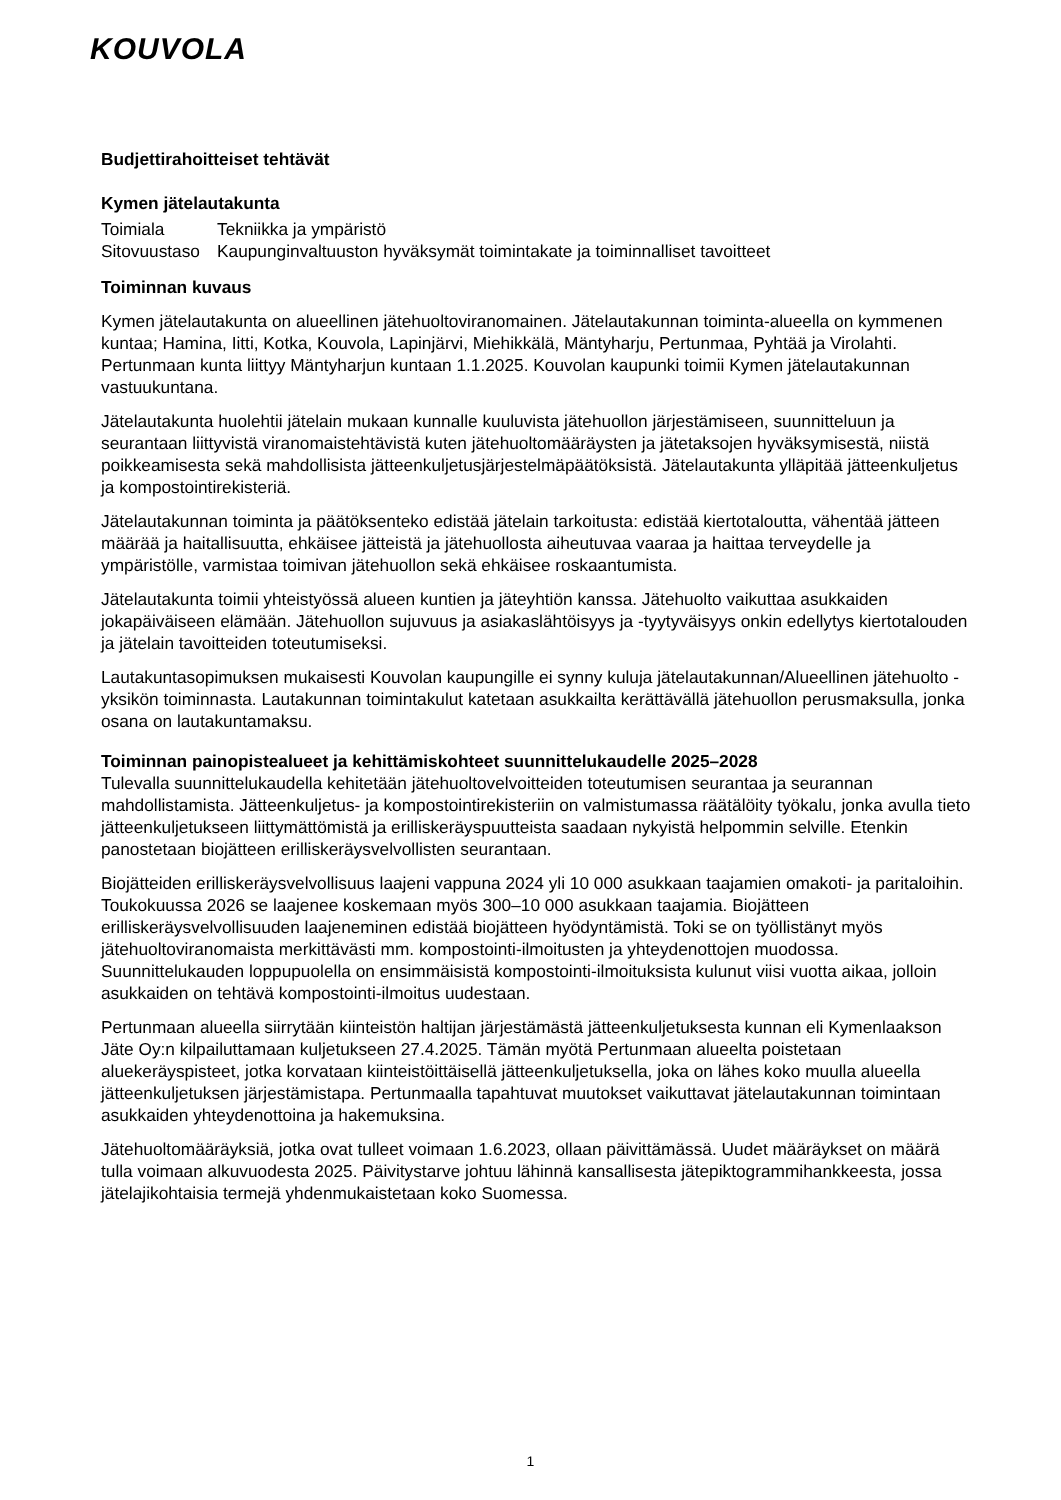KOUVOLA
Budjettirahoitteiset tehtävät
Kymen jätelautakunta
Toimiala Tekniikka ja ympäristö
Sitovuustaso Kaupunginvaltuuston hyväksymät toimintakate ja toiminnalliset tavoitteet
Toiminnan kuvaus
Kymen jätelautakunta on alueellinen jätehuoltoviranomainen. Jätelautakunnan toiminta-alueella on kymmenen kuntaa; Hamina, Iitti, Kotka, Kouvola, Lapinjärvi, Miehikkälä, Mäntyharju, Pertunmaa, Pyhtää ja Virolahti. Pertunmaan kunta liittyy Mäntyharjun kuntaan 1.1.2025. Kouvolan kaupunki toimii Kymen jätelautakunnan vastuukuntana.
Jätelautakunta huolehtii jätelain mukaan kunnalle kuuluvista jätehuollon järjestämiseen, suunnitteluun ja seurantaan liittyvistä viranomaistehtävistä kuten jätehuoltomääräysten ja jätetaksojen hyväksymisestä, niistä poikkeamisesta sekä mahdollisista jätteenkuljetusjärjestelmäpäätöksistä. Jätelautakunta ylläpitää jätteenkuljetus ja kompostointirekisteriä.
Jätelautakunnan toiminta ja päätöksenteko edistää jätelain tarkoitusta: edistää kiertotaloutta, vähentää jätteen määrää ja haitallisuutta, ehkäisee jätteistä ja jätehuollosta aiheutuvaa vaaraa ja haittaa terveydelle ja ympäristölle, varmistaa toimivan jätehuollon sekä ehkäisee roskaantumista.
Jätelautakunta toimii yhteistyössä alueen kuntien ja jäteyhtiön kanssa. Jätehuolto vaikuttaa asukkaiden jokapäiväiseen elämään. Jätehuollon sujuvuus ja asiakaslähtöisyys ja -tyytyväisyys onkin edellytys kiertotalouden ja jätelain tavoitteiden toteutumiseksi.
Lautakuntasopimuksen mukaisesti Kouvolan kaupungille ei synny kuluja jätelautakunnan/Alueellinen jätehuolto -yksikön toiminnasta. Lautakunnan toimintakulut katetaan asukkailta kerättävällä jätehuollon perusmaksulla, jonka osana on lautakuntamaksu.
Toiminnan painopistealueet ja kehittämiskohteet suunnittelukaudelle 2025–2028
Tulevalla suunnittelukaudella kehitetään jätehuoltovelvoitteiden toteutumisen seurantaa ja seurannan mahdollistamista. Jätteenkuljetus- ja kompostointirekisteriin on valmistumassa räätälöity työkalu, jonka avulla tieto jätteenkuljetukseen liittymättömistä ja erilliskeräyspuutteista saadaan nykyistä helpommin selville. Etenkin panostetaan biojätteen erilliskeräysvelvollisten seurantaan.
Biojätteiden erilliskeräysvelvollisuus laajeni vappuna 2024 yli 10 000 asukkaan taajamien omakoti- ja paritaloihin. Toukokuussa 2026 se laajenee koskemaan myös 300–10 000 asukkaan taajamia. Biojätteen erilliskeräysvelvollisuuden laajeneminen edistää biojätteen hyödyntämistä. Toki se on työllistänyt myös jätehuoltoviranomaista merkittävästi mm. kompostointi-ilmoitusten ja yhteydenottojen muodossa. Suunnittelukauden loppupuolella on ensimmäisistä kompostointi-ilmoituksista kulunut viisi vuotta aikaa, jolloin asukkaiden on tehtävä kompostointi-ilmoitus uudestaan.
Pertunmaan alueella siirrytään kiinteistön haltijan järjestämästä jätteenkuljetuksesta kunnan eli Kymenlaakson Jäte Oy:n kilpailuttamaan kuljetukseen 27.4.2025. Tämän myötä Pertunmaan alueelta poistetaan aluekeräyspisteet, jotka korvataan kiinteistöittäisellä jätteenkuljetuksella, joka on lähes koko muulla alueella jätteenkuljetuksen järjestämistapa. Pertunmaalla tapahtuvat muutokset vaikuttavat jätelautakunnan toimintaan asukkaiden yhteydenottoina ja hakemuksina.
Jätehuoltomääräyksiä, jotka ovat tulleet voimaan 1.6.2023, ollaan päivittämässä. Uudet määräykset on määrä tulla voimaan alkuvuodesta 2025. Päivitystarve johtuu lähinnä kansallisesta jätepiktogrammihankkeesta, jossa jätelajikohtaisia termejä yhdenmukaistetaan koko Suomessa.
1